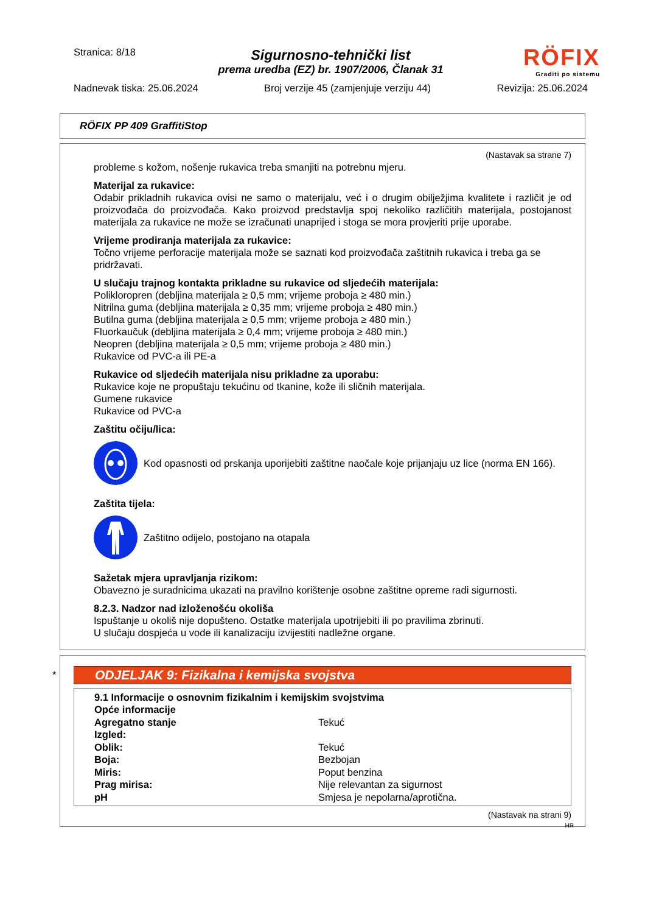Stranica: 8/18
RÖFIX
Graditi po sistemu
Sigurnosno-tehnički list
prema uredba (EZ) br. 1907/2006, Članak 31
Nadnevak tiska: 25.06.2024 Broj verzije 45 (zamjenjuje verziju 44) Revizija: 25.06.2024
RÖFIX PP 409 GraffitiStop
(Nastavak sa strane 7)
probleme s kožom, nošenje rukavica treba smanjiti na potrebnu mjeru.
Materijal za rukavice:
Odabir prikladnih rukavica ovisi ne samo o materijalu, već i o drugim obilježjima kvalitete i različit je od proizvođača do proizvođača. Kako proizvod predstavlja spoj nekoliko različitih materijala, postojanost materijala za rukavice ne može se izračunati unaprijed i stoga se mora provjeriti prije uporabe.
Vrijeme prodiranja materijala za rukavice:
Točno vrijeme perforacije materijala može se saznati kod proizvođača zaštitnih rukavica i treba ga se pridržavati.
U slučaju trajnog kontakta prikladne su rukavice od sljedećih materijala:
Polikloropren (debljina materijala ≥ 0,5 mm; vrijeme proboja ≥ 480 min.)
Nitrilna guma (debljina materijala ≥ 0,35 mm; vrijeme proboja ≥ 480 min.)
Butilna guma (debljina materijala ≥ 0,5 mm; vrijeme proboja ≥ 480 min.)
Fluorkaučuk (debljina materijala ≥ 0,4 mm; vrijeme proboja ≥ 480 min.)
Neopren (debljina materijala ≥ 0,5 mm; vrijeme proboja ≥ 480 min.)
Rukavice od PVC-a ili PE-a
Rukavice od sljedećih materijala nisu prikladne za uporabu:
Rukavice koje ne propuštaju tekućinu od tkanine, kože ili sličnih materijala.
Gumene rukavice
Rukavice od PVC-a
Zaštitu očiju/lica:
Kod opasnosti od prskanja uporijebiti zaštitne naočale koje prijanjaju uz lice (norma EN 166).
Zaštita tijela:
Zaštitno odijelo, postojano na otapala
Sažetak mjera upravljanja rizikom:
Obavezno je suradnicima ukazati na pravilno korištenje osobne zaštitne opreme radi sigurnosti.
8.2.3. Nadzor nad izloženošću okoliša
Ispuštanje u okoliš nije dopušteno. Ostatke materijala upotrijebiti ili po pravilima zbrinuti.
U slučaju dospjeća u vode ili kanalizaciju izvijestiti nadležne organe.
*
ODJELJAK 9: Fizikalna i kemijska svojstva
9.1 Informacije o osnovnim fizikalnim i kemijskim svojstvima
| Opće informacije | |
| Agregatno stanje | Tekuć |
| Izgled: | |
| Oblik: | Tekuć |
| Boja: | Bezbojan |
| Miris: | Poput benzina |
| Prag mirisa: | Nije relevantan za sigurnost |
| pH | Smjesa je nepolarna/aprotična. |
(Nastavak na strani 9)
HR